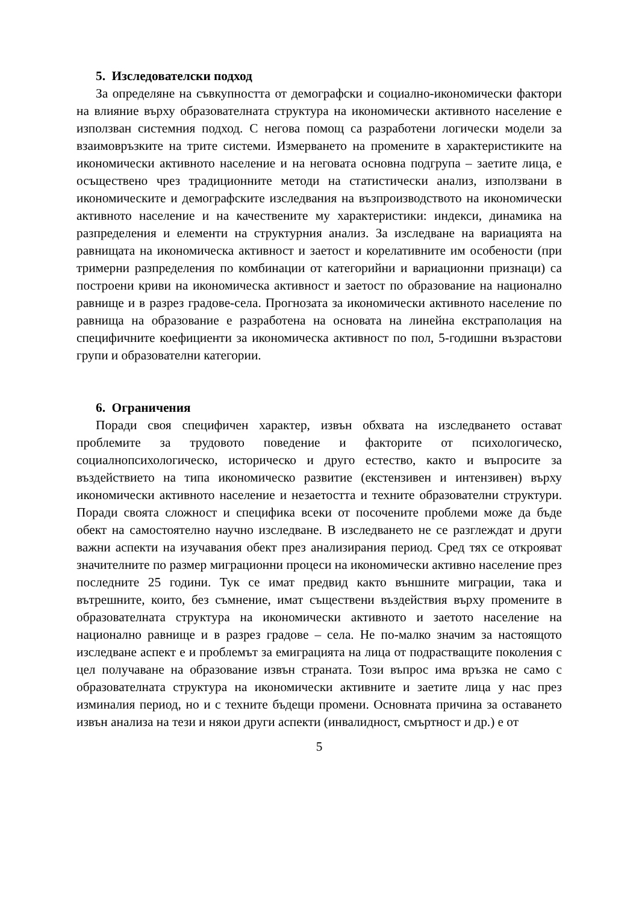5. Изследователски подход
За определяне на съвкупността от демографски и социално-икономически фактори на влияние върху образователната структура на икономически активното население е използван системния подход. С негова помощ са разработени логически модели за взаимовръзките на трите системи. Измерването на промените в характеристиките на икономически активното население и на неговата основна подгрупа – заетите лица, е осъществено чрез традиционните методи на статистически анализ, използвани в икономическите и демографските изследвания на възпроизводството на икономически активното население и на качествените му характеристики: индекси, динамика на разпределения и елементи на структурния анализ. За изследване на вариацията на равнищата на икономическа активност и заетост и корелативните им особености (при тримерни разпределения по комбинации от категорийни и вариационни признаци) са построени криви на икономическа активност и заетост по образование на национално равнище и в разрез градове-села. Прогнозата за икономически активното население по равнища на образование е разработена на основата на линейна екстраполация на специфичните коефициенти за икономическа активност по пол, 5-годишни възрастови групи и образователни категории.
6. Ограничения
Поради своя специфичен характер, извън обхвата на изследването остават проблемите за трудовото поведение и факторите от психологическо, социалнопсихологическо, историческо и друго естество, както и въпросите за въздействието на типа икономическо развитие (екстензивен и интензивен) върху икономически активното население и незаетостта и техните образователни структури. Поради своята сложност и специфика всеки от посочените проблеми може да бъде обект на самостоятелно научно изследване. В изследването не се разглеждат и други важни аспекти на изучавания обект през анализирания период. Сред тях се открояват значителните по размер миграционни процеси на икономически активно население през последните 25 години. Тук се имат предвид както външните миграции, така и вътрешните, които, без съмнение, имат съществени въздействия върху промените в образователната структура на икономически активното и заетото население на национално равнище и в разрез градове – села. Не по-малко значим за настоящото изследване аспект е и проблемът за емиграцията на лица от подрастващите поколения с цел получаване на образование извън страната. Този въпрос има връзка не само с образователната структура на икономически активните и заетите лица у нас през изминалия период, но и с техните бъдещи промени. Основната причина за оставането извън анализа на тези и някои други аспекти (инвалидност, смъртност и др.) е от
5